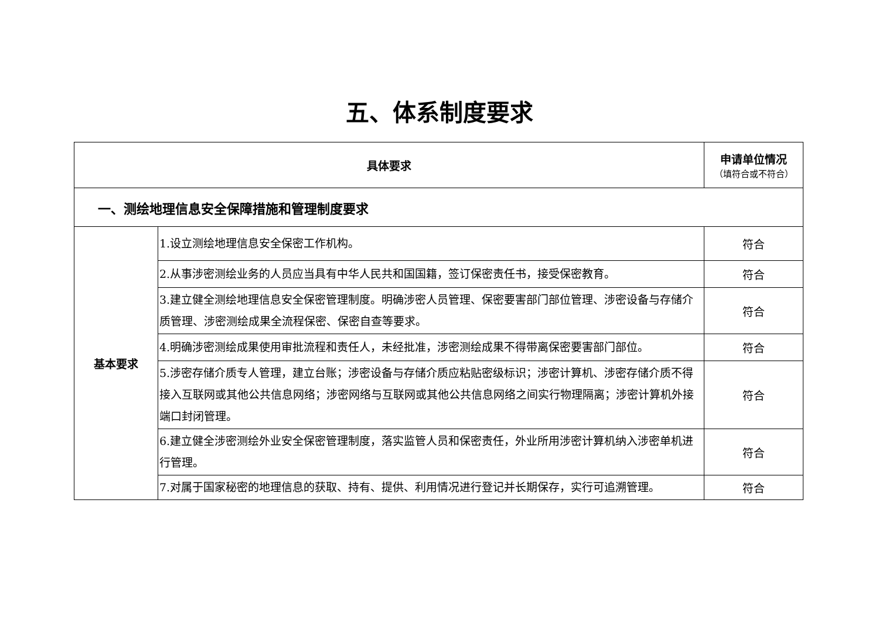五、体系制度要求
| 具体要求 | | 申请单位情况 （填符合或不符合） |
| --- | --- | --- |
| 一、测绘地理信息安全保障措施和管理制度要求 | | |
| 基本要求 | 1.设立测绘地理信息安全保密工作机构。 | 符合 |
| | 2.从事涉密测绘业务的人员应当具有中华人民共和国国籍，签订保密责任书，接受保密教育。 | 符合 |
| | 3.建立健全测绘地理信息安全保密管理制度。明确涉密人员管理、保密要害部门部位管理、涉密设备与存储介质管理、涉密测绘成果全流程保密、保密自查等要求。 | 符合 |
| | 4.明确涉密测绘成果使用审批流程和责任人，未经批准，涉密测绘成果不得带离保密要害部门部位。 | 符合 |
| | 5.涉密存储介质专人管理，建立台账；涉密设备与存储介质应粘贴密级标识；涉密计算机、涉密存储介质不得接入互联网或其他公共信息网络；涉密网络与互联网或其他公共信息网络之间实行物理隔离；涉密计算机外接端口封闭管理。 | 符合 |
| | 6.建立健全涉密测绘外业安全保密管理制度，落实监管人员和保密责任，外业所用涉密计算机纳入涉密单机进行管理。 | 符合 |
| | 7.对属于国家秘密的地理信息的获取、持有、提供、利用情况进行登记并长期保存，实行可追溯管理。 | 符合 |